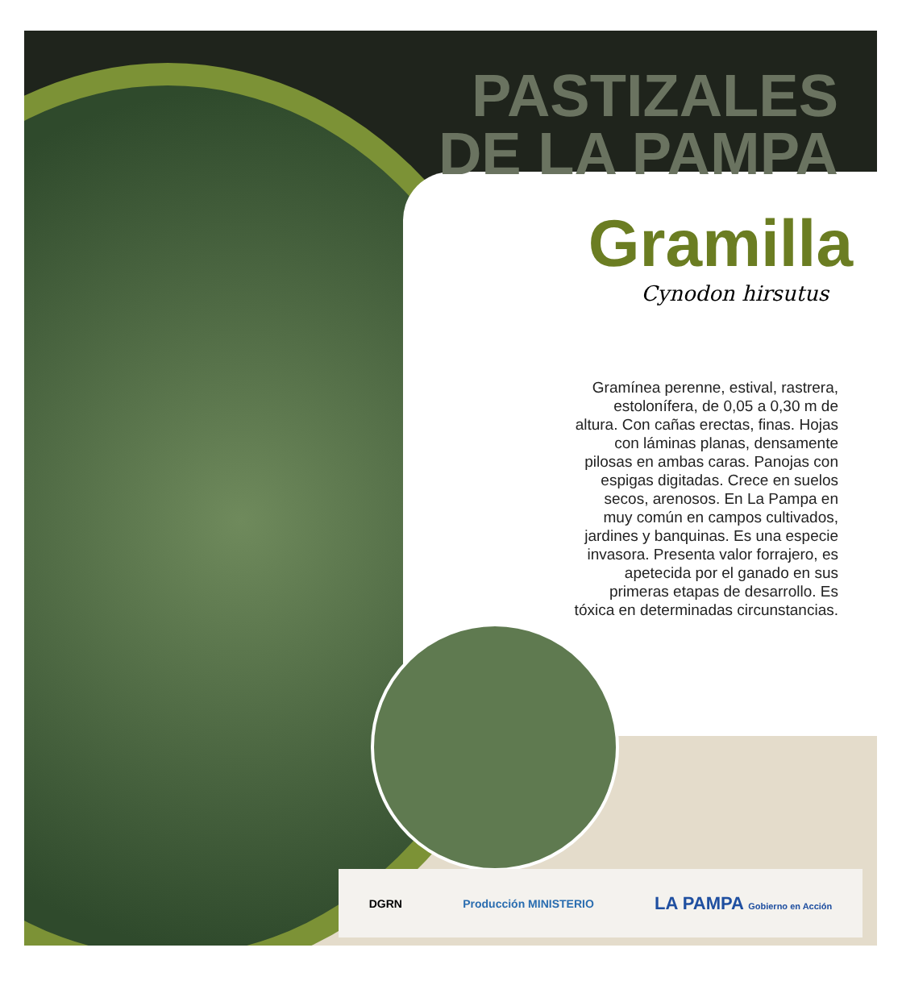PASTIZALES
DE LA PAMPA
Gramilla
Cynodon hirsutus
Gramínea perenne, estival, rastrera, estolonífera, de 0,05 a 0,30 m de altura. Con cañas erectas, finas. Hojas con láminas planas, densamente pilosas en ambas caras. Panojas con espigas digitadas. Crece en suelos secos, arenosos. En La Pampa en muy común en campos cultivados, jardines y banquinas. Es una especie invasora. Presenta valor forrajero, es apetecida por el ganado en sus primeras etapas de desarrollo. Es tóxica en determinadas circunstancias.
DGRN Producción MINISTERIO LA PAMPA Gobierno en Acción